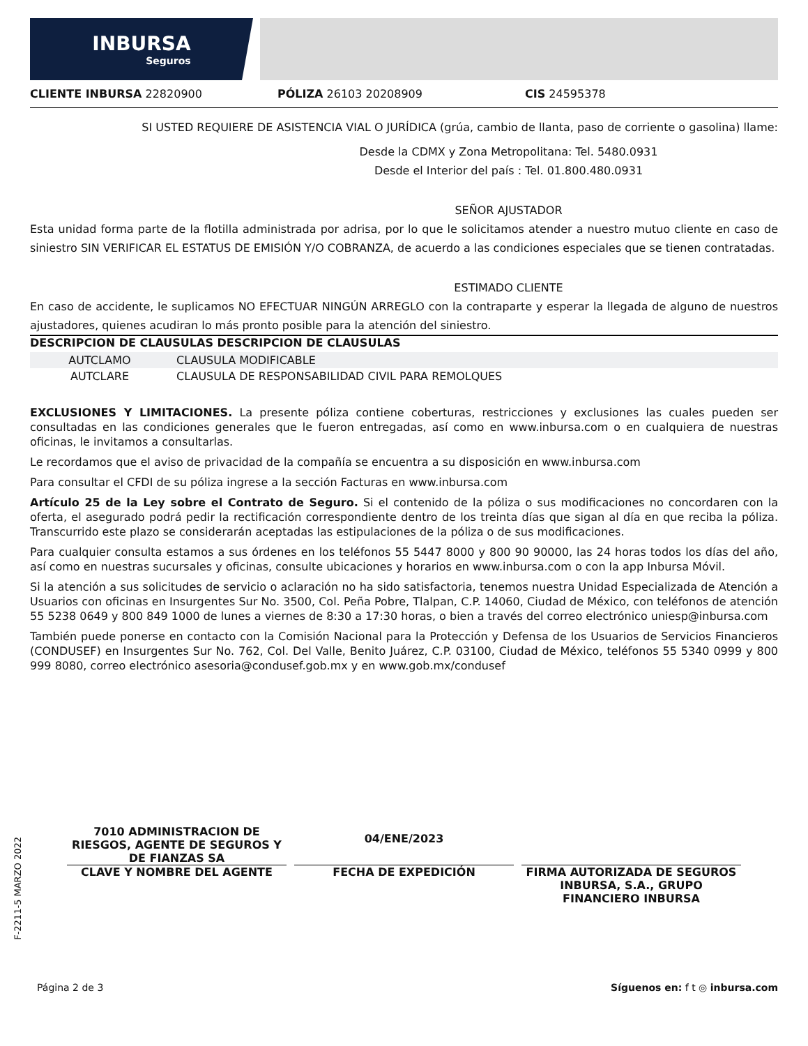INBURSA
Seguros
CLIENTE INBURSA 22820900 PÓLIZA 26103 20208909 CIS 24595378
SI USTED REQUIERE DE ASISTENCIA VIAL O JURÍDICA (grúa, cambio de llanta, paso de corriente o gasolina) llame:
Desde la CDMX y Zona Metropolitana: Tel. 5480.0931
Desde el Interior del país : Tel. 01.800.480.0931
SEÑOR AJUSTADOR
Esta unidad forma parte de la flotilla administrada por adrisa, por lo que le solicitamos atender a nuestro mutuo cliente en caso de siniestro SIN VERIFICAR EL ESTATUS DE EMISIÓN Y/O COBRANZA, de acuerdo a las condiciones especiales que se tienen contratadas.
ESTIMADO CLIENTE
En caso de accidente, le suplicamos NO EFECTUAR NINGÚN ARREGLO con la contraparte y esperar la llegada de alguno de nuestros ajustadores, quienes acudiran lo más pronto posible para la atención del siniestro.
DESCRIPCION DE CLAUSULAS DESCRIPCION DE CLAUSULAS
| AUTCLAMO | CLAUSULA MODIFICABLE |
| AUTCLARE | CLAUSULA DE RESPONSABILIDAD CIVIL PARA REMOLQUES |
EXCLUSIONES Y LIMITACIONES. La presente póliza contiene coberturas, restricciones y exclusiones las cuales pueden ser consultadas en las condiciones generales que le fueron entregadas, así como en www.inbursa.com o en cualquiera de nuestras oficinas, le invitamos a consultarlas.
Le recordamos que el aviso de privacidad de la compañía se encuentra a su disposición en www.inbursa.com
Para consultar el CFDI de su póliza ingrese a la sección Facturas en www.inbursa.com
Artículo 25 de la Ley sobre el Contrato de Seguro. Si el contenido de la póliza o sus modificaciones no concordaren con la oferta, el asegurado podrá pedir la rectificación correspondiente dentro de los treinta días que sigan al día en que reciba la póliza. Transcurrido este plazo se considerarán aceptadas las estipulaciones de la póliza o de sus modificaciones.
Para cualquier consulta estamos a sus órdenes en los teléfonos 55 5447 8000 y 800 90 90000, las 24 horas todos los días del año, así como en nuestras sucursales y oficinas, consulte ubicaciones y horarios en www.inbursa.com o con la app Inbursa Móvil.
Si la atención a sus solicitudes de servicio o aclaración no ha sido satisfactoria, tenemos nuestra Unidad Especializada de Atención a Usuarios con oficinas en Insurgentes Sur No. 3500, Col. Peña Pobre, Tlalpan, C.P. 14060, Ciudad de México, con teléfonos de atención 55 5238 0649 y 800 849 1000 de lunes a viernes de 8:30 a 17:30 horas, o bien a través del correo electrónico uniesp@inbursa.com
También puede ponerse en contacto con la Comisión Nacional para la Protección y Defensa de los Usuarios de Servicios Financieros (CONDUSEF) en Insurgentes Sur No. 762, Col. Del Valle, Benito Juárez, C.P. 03100, Ciudad de México, teléfonos 55 5340 0999 y 800 999 8080, correo electrónico asesoria@condusef.gob.mx y en www.gob.mx/condusef
7010 ADMINISTRACION DE RIESGOS, AGENTE DE SEGUROS Y DE FIANZAS SA
CLAVE Y NOMBRE DEL AGENTE
04/ENE/2023
FECHA DE EXPEDICIÓN
FIRMA AUTORIZADA DE SEGUROS INBURSA, S.A., GRUPO FINANCIERO INBURSA
Página 2 de 3 Síguenos en: f t ◎ inbursa.com
F-2211-5 MARZO 2022